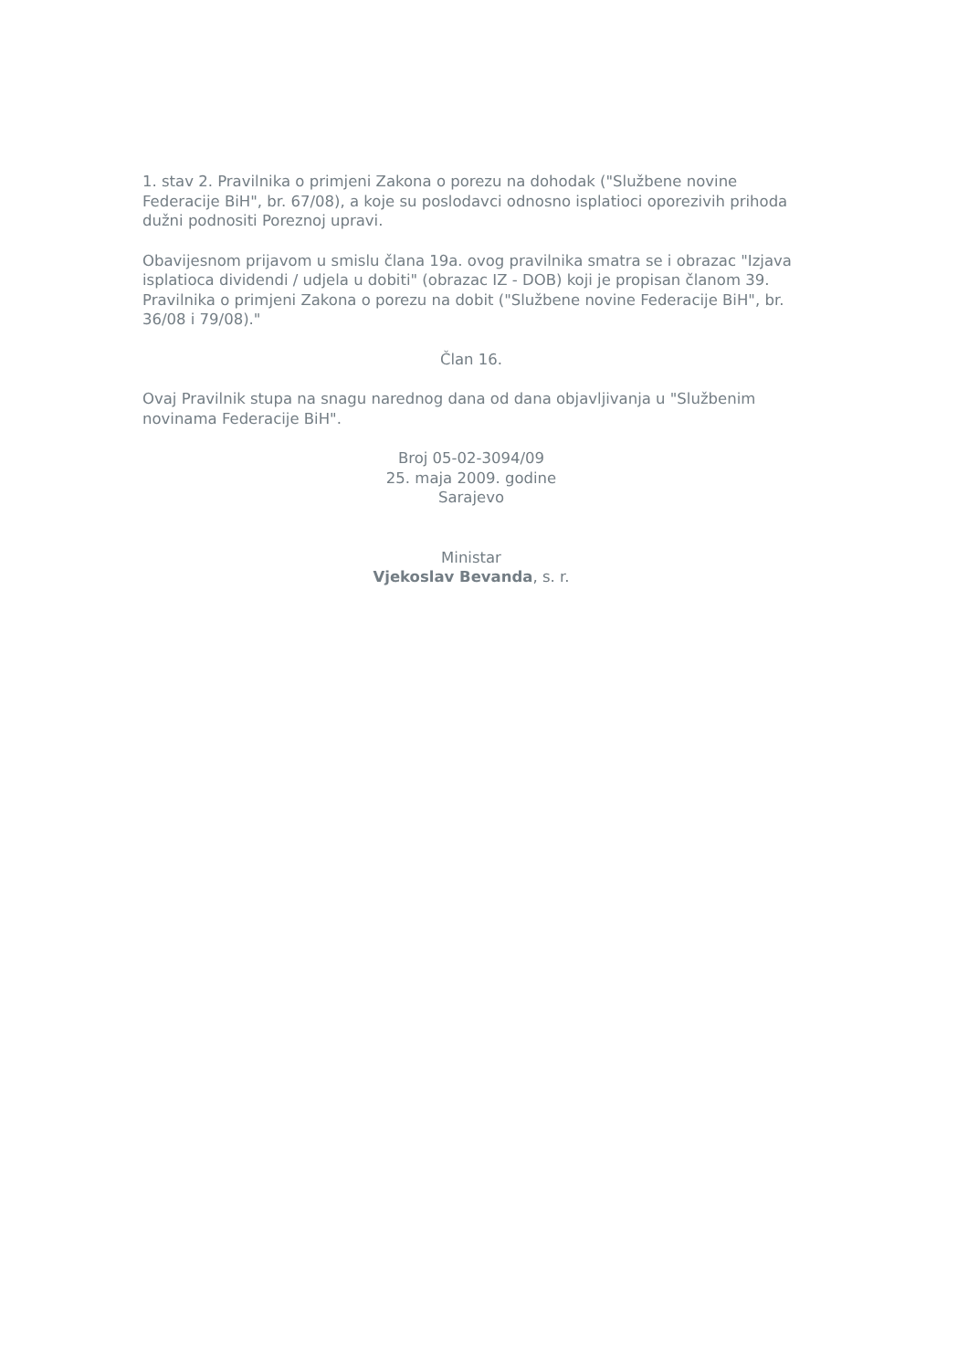1. stav 2. Pravilnika o primjeni Zakona o porezu na dohodak ("Službene novine Federacije BiH", br. 67/08), a koje su poslodavci odnosno isplatioci oporezivih prihoda dužni podnositi Poreznoj upravi.
Obavijesnom prijavom u smislu člana 19a. ovog pravilnika smatra se i obrazac "Izjava isplatioca dividendi / udjela u dobiti" (obrazac IZ - DOB) koji je propisan članom 39. Pravilnika o primjeni Zakona o porezu na dobit ("Službene novine Federacije BiH", br. 36/08 i 79/08)."
Član 16.
Ovaj Pravilnik stupa na snagu narednog dana od dana objavljivanja u "Službenim novinama Federacije BiH".
Broj 05-02-3094/09
25. maja 2009. godine
Sarajevo
Ministar
Vjekoslav Bevanda, s. r.